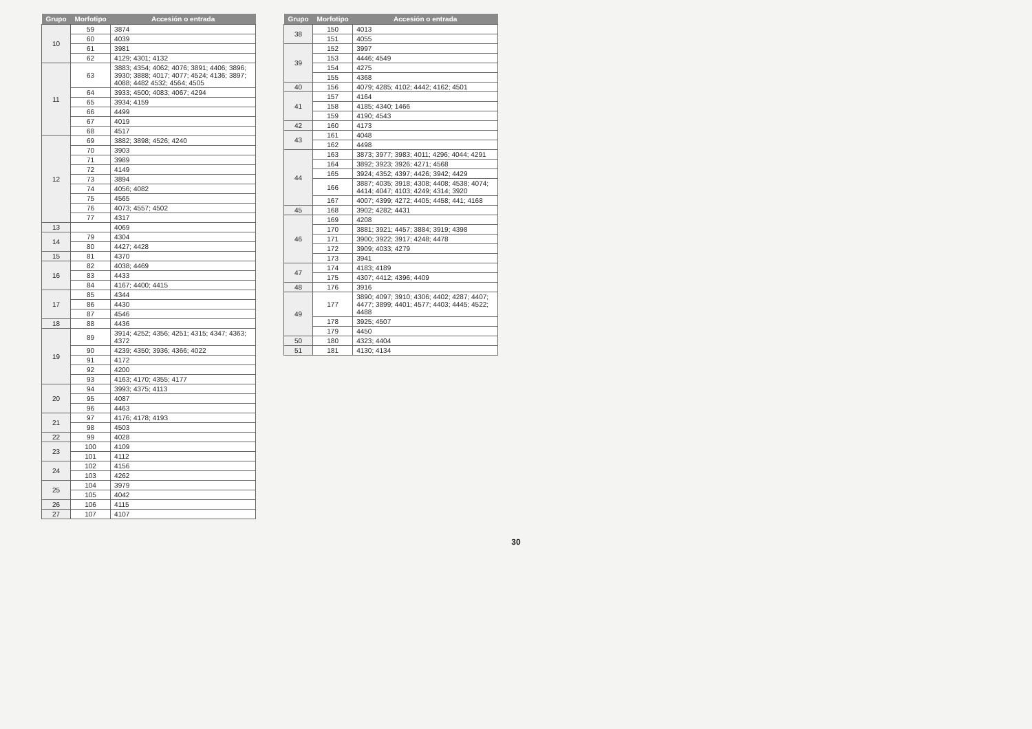| Grupo | Morfotipo | Accesión o entrada |
| --- | --- | --- |
| 10 | 59 | 3874 |
| | 60 | 4039 |
| | 61 | 3981 |
| | 62 | 4129; 4301; 4132 |
| 11 | 63 | 3883; 4354; 4062; 4076; 3891; 4406; 3896; 3930; 3888; 4017; 4077; 4524; 4136; 3897; 4088; 4482 4532; 4564; 4505 |
| | 64 | 3933; 4500; 4083; 4067; 4294 |
| | 65 | 3934; 4159 |
| | 66 | 4499 |
| | 67 | 4019 |
| | 68 | 4517 |
| 12 | 69 | 3882; 3898; 4526; 4240 |
| | 70 | 3903 |
| | 71 | 3989 |
| | 72 | 4149 |
| | 73 | 3894 |
| | 74 | 4056; 4082 |
| | 75 | 4565 |
| | 76 | 4073; 4557; 4502 |
| | 77 | 4317 |
| 13 | | 4069 |
| 14 | 79 | 4304 |
| | 80 | 4427; 4428 |
| 15 | 81 | 4370 |
| 16 | 82 | 4038; 4469 |
| | 83 | 4433 |
| | 84 | 4167; 4400; 4415 |
| 17 | 85 | 4344 |
| | 86 | 4430 |
| | 87 | 4546 |
| 18 | 88 | 4436 |
| 19 | 89 | 3914; 4252; 4356; 4251; 4315; 4347; 4363; 4372 |
| | 90 | 4239; 4350; 3936; 4366; 4022 |
| | 91 | 4172 |
| | 92 | 4200 |
| | 93 | 4163; 4170; 4355; 4177 |
| 20 | 94 | 3993; 4375; 4113 |
| | 95 | 4087 |
| | 96 | 4463 |
| 21 | 97 | 4176; 4178; 4193 |
| | 98 | 4503 |
| 22 | 99 | 4028 |
| 23 | 100 | 4109 |
| | 101 | 4112 |
| 24 | 102 | 4156 |
| | 103 | 4262 |
| 25 | 104 | 3979 |
| | 105 | 4042 |
| 26 | 106 | 4115 |
| 27 | 107 | 4107 |
| Grupo | Morfotipo | Accesión o entrada |
| --- | --- | --- |
| 38 | 150 | 4013 |
| | 151 | 4055 |
| 39 | 152 | 3997 |
| | 153 | 4446; 4549 |
| | 154 | 4275 |
| | 155 | 4368 |
| 40 | 156 | 4079; 4285; 4102; 4442; 4162; 4501 |
| 41 | 157 | 4164 |
| | 158 | 4185; 4340; 1466 |
| | 159 | 4190; 4543 |
| 42 | 160 | 4173 |
| 43 | 161 | 4048 |
| | 162 | 4498 |
| 44 | 163 | 3873; 3977; 3983; 4011; 4296; 4044; 4291 |
| | 164 | 3892; 3923; 3926; 4271; 4568 |
| | 165 | 3924; 4352; 4397; 4426; 3942; 4429 |
| | 166 | 3887; 4035; 3918; 4308; 4408; 4538; 4074; 4414; 4047; 4103; 4249; 4314; 3920 |
| | 167 | 4007; 4399; 4272; 4405; 4458; 441; 4168 |
| 45 | 168 | 3902; 4282; 4431 |
| 46 | 169 | 4208 |
| | 170 | 3881; 3921; 4457; 3884; 3919; 4398 |
| | 171 | 3900; 3922; 3917; 4248; 4478 |
| | 172 | 3909; 4033; 4279 |
| | 173 | 3941 |
| 47 | 174 | 4183; 4189 |
| | 175 | 4307; 4412; 4396; 4409 |
| 48 | 176 | 3916 |
| 49 | 177 | 3890; 4097; 3910; 4306; 4402; 4287; 4407; 4477; 3899; 4401; 4577; 4403; 4445; 4522; 4488 |
| | 178 | 3925; 4507 |
| | 179 | 4450 |
| 50 | 180 | 4323; 4404 |
| 51 | 181 | 4130; 4134 |
30